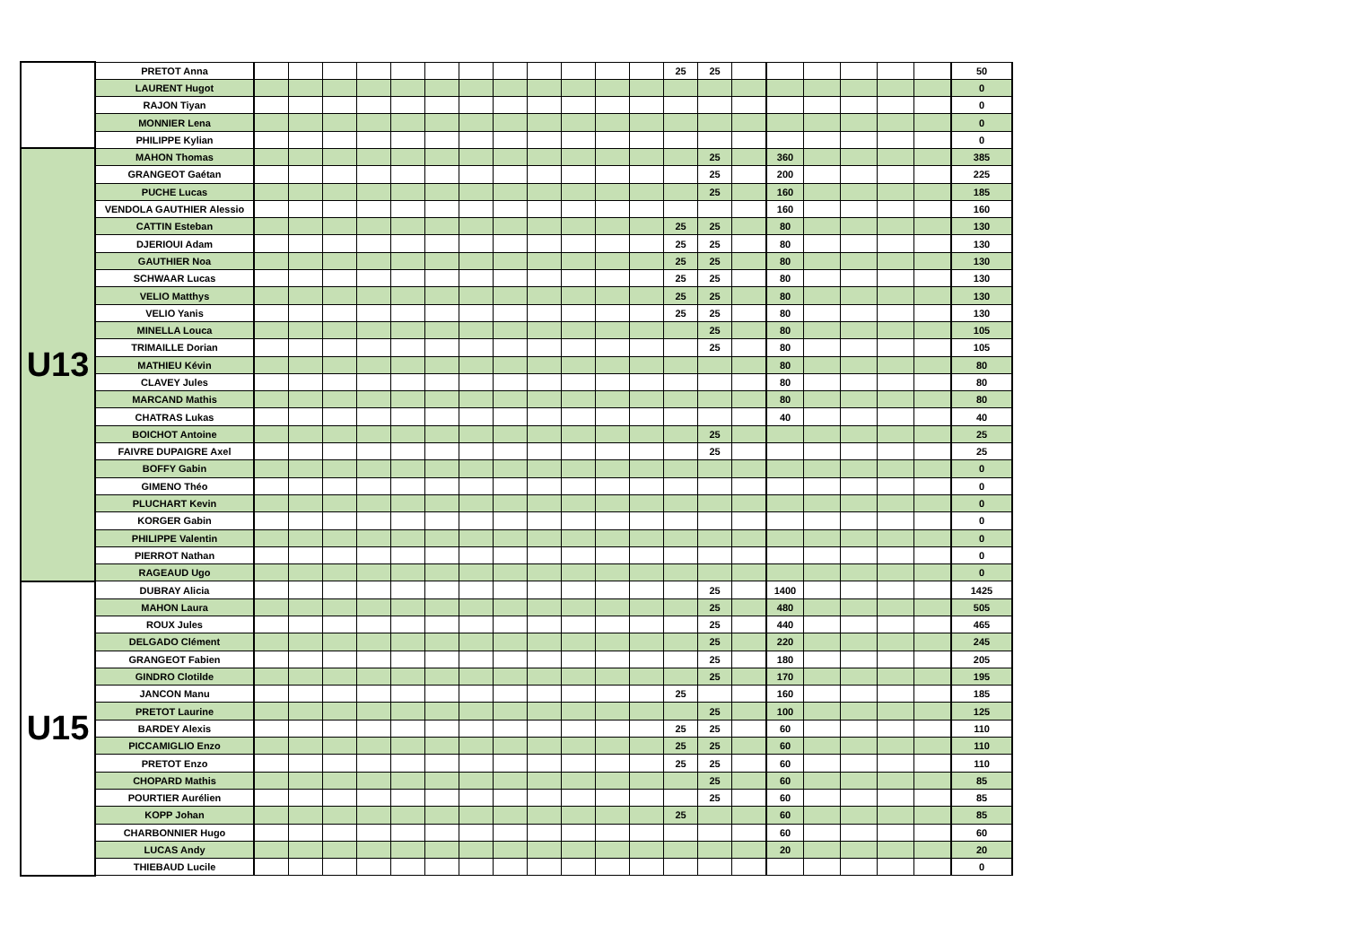| | PRETOT Anna | | | | | | | | | | | | | 25 | 25 | | | | | | | 50 |
| | LAURENT Hugot | | | | | | | | | | | | | | | | | | | | | 0 |
| | RAJON Tiyan | | | | | | | | | | | | | | | | | | | | | 0 |
| | MONNIER Lena | | | | | | | | | | | | | | | | | | | | | 0 |
| | PHILIPPE Kylian | | | | | | | | | | | | | | | | | | | | | 0 |
| U13 | MAHON Thomas | | | | | | | | | | | | | | 25 | | 360 | | | | | 385 |
| | GRANGEOT Gaétan | | | | | | | | | | | | | | 25 | | 200 | | | | | 225 |
| | PUCHE Lucas | | | | | | | | | | | | | | 25 | | 160 | | | | | 185 |
| | VENDOLA GAUTHIER Alessio | | | | | | | | | | | | | | | | 160 | | | | | 160 |
| | CATTIN Esteban | | | | | | | | | | | | | 25 | 25 | | 80 | | | | | 130 |
| | DJERIOUI Adam | | | | | | | | | | | | | 25 | 25 | | 80 | | | | | 130 |
| | GAUTHIER Noa | | | | | | | | | | | | | 25 | 25 | | 80 | | | | | 130 |
| | SCHWAAR Lucas | | | | | | | | | | | | | 25 | 25 | | 80 | | | | | 130 |
| | VELIO Matthys | | | | | | | | | | | | | 25 | 25 | | 80 | | | | | 130 |
| | VELIO Yanis | | | | | | | | | | | | | 25 | 25 | | 80 | | | | | 130 |
| | MINELLA Louca | | | | | | | | | | | | | | 25 | | 80 | | | | | 105 |
| | TRIMAILLE Dorian | | | | | | | | | | | | | | 25 | | 80 | | | | | 105 |
| | MATHIEU Kévin | | | | | | | | | | | | | | | | 80 | | | | | 80 |
| | CLAVEY Jules | | | | | | | | | | | | | | | | 80 | | | | | 80 |
| | MARCAND Mathis | | | | | | | | | | | | | | | | 80 | | | | | 80 |
| | CHATRAS Lukas | | | | | | | | | | | | | | | | 40 | | | | | 40 |
| | BOICHOT Antoine | | | | | | | | | | | | | | 25 | | | | | | | 25 |
| | FAIVRE DUPAIGRE Axel | | | | | | | | | | | | | | 25 | | | | | | | 25 |
| | BOFFY Gabin | | | | | | | | | | | | | | | | | | | | | 0 |
| | GIMENO Théo | | | | | | | | | | | | | | | | | | | | | 0 |
| | PLUCHART Kevin | | | | | | | | | | | | | | | | | | | | | 0 |
| | KORGER Gabin | | | | | | | | | | | | | | | | | | | | | 0 |
| | PHILIPPE Valentin | | | | | | | | | | | | | | | | | | | | | 0 |
| | PIERROT Nathan | | | | | | | | | | | | | | | | | | | | | 0 |
| | RAGEAUD Ugo | | | | | | | | | | | | | | | | | | | | | 0 |
| U15 | DUBRAY Alicia | | | | | | | | | | | | | | 25 | | 1400 | | | | | 1425 |
| | MAHON Laura | | | | | | | | | | | | | | 25 | | 480 | | | | | 505 |
| | ROUX Jules | | | | | | | | | | | | | | 25 | | 440 | | | | | 465 |
| | DELGADO Clément | | | | | | | | | | | | | | 25 | | 220 | | | | | 245 |
| | GRANGEOT Fabien | | | | | | | | | | | | | | 25 | | 180 | | | | | 205 |
| | GINDRO Clotilde | | | | | | | | | | | | | | 25 | | 170 | | | | | 195 |
| | JANCON Manu | | | | | | | | | | | | | 25 | | | 160 | | | | | 185 |
| | PRETOT Laurine | | | | | | | | | | | | | | 25 | | 100 | | | | | 125 |
| | BARDEY Alexis | | | | | | | | | | | | | 25 | 25 | | 60 | | | | | 110 |
| | PICCAMIGLIO Enzo | | | | | | | | | | | | | 25 | 25 | | 60 | | | | | 110 |
| | PRETOT Enzo | | | | | | | | | | | | | 25 | 25 | | 60 | | | | | 110 |
| | CHOPARD Mathis | | | | | | | | | | | | | | 25 | | 60 | | | | | 85 |
| | POURTIER Aurélien | | | | | | | | | | | | | | 25 | | 60 | | | | | 85 |
| | KOPP Johan | | | | | | | | | | | | | 25 | | | 60 | | | | | 85 |
| | CHARBONNIER Hugo | | | | | | | | | | | | | | | | 60 | | | | | 60 |
| | LUCAS Andy | | | | | | | | | | | | | | | | 20 | | | | | 20 |
| | THIEBAUD Lucile | | | | | | | | | | | | | | | | | | | | | 0 |